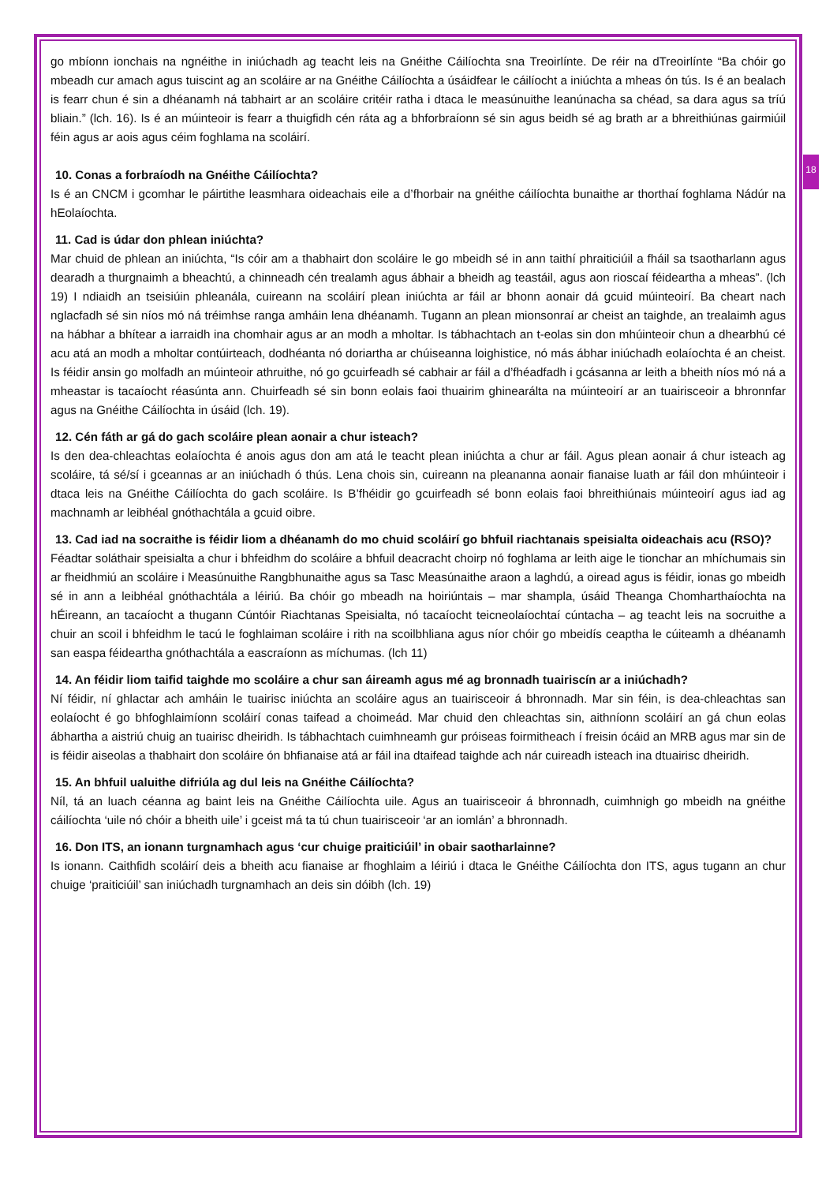18
go mbíonn ionchais na ngnéithe in iniúchadh ag teacht leis na Gnéithe Cáilíochta sna Treoirlínte. De réir na dTreoirlínte “Ba chóir go mbeadh cur amach agus tuiscint ag an scoláire ar na Gnéithe Cáilíochta a úsáidfear le cáilíocht a iniúchta a mheas ón tús. Is é an bealach is fearr chun é sin a dhéanamh ná tabhairt ar an scoláire critéir ratha i dtaca le measúnuithe leanúnacha sa chéad, sa dara agus sa tríú bliain.” (lch. 16). Is é an múinteoir is fearr a thuigfidh cén ráta ag a bhforbraíonn sé sin agus beidh sé ag brath ar a bhreithiúnas gairmiúil féin agus ar aois agus céim foghlama na scoláirí.
10. Conas a forbraíodh na Gnéithe Cáilíochta?
Is é an CNCM i gcomhar le páirtithe leasmhara oideachais eile a d’fhorbair na gnéithe cáilíochta bunaithe ar thorthaí foghlama Nádúr na hEolaíochta.
11. Cad is údar don phlean iniúchta?
Mar chuid de phlean an iniúchta, “Is cóir am a thabhairt don scoláire le go mbeidh sé in ann taithí phraiticiúil a fháil sa tsaotharlann agus dearadh a thurgnaimh a bheachtú, a chinneadh cén trealamh agus ábhair a bheidh ag teastáil, agus aon rioscaí féideartha a mheas”. (lch 19) I ndiaidh an tseisiúin phleanála, cuireann na scoláirí plean iniúchta ar fáil ar bhonn aonair dá gcuid múinteoirí. Ba cheart nach nglacfadh sé sin níos mó ná tréimhse ranga amháin lena dhéanamh. Tugann an plean mionsonraí ar cheist an taighde, an trealaimh agus na hábhar a bhítear a iarraidh ina chomhair agus ar an modh a mholtar. Is tábhachtach an t-eolas sin don mhúinteoir chun a dhearbhú cé acu atá an modh a mholtar contúirteach, dodhéanta nó doriartha ar chúiseanna loighistice, nó más ábhar iniúchadh eolaíochta é an cheist. Is féidir ansin go molfadh an múinteoir athruithe, nó go gcuirfeadh sé cabhair ar fáil a d’fhéadfadh i gcásanna ar leith a bheith níos mó ná a mheastar is tacaíocht réasúnta ann. Chuirfeadh sé sin bonn eolais faoi thuairim ghinearálta na múinteoirí ar an tuairisceoir a bhronnfar agus na Gnéithe Cáilíochta in úsáid (lch. 19).
12. Cén fáth ar gá do gach scoláire plean aonair a chur isteach?
Is den dea-chleachtas eolaíochta é anois agus don am atá le teacht plean iniúchta a chur ar fáil. Agus plean aonair á chur isteach ag scoláire, tá sé/sí i gceannas ar an iniúchadh ó thús. Lena chois sin, cuireann na pleananna aonair fianaise luath ar fáil don mhúinteoir i dtaca leis na Gnéithe Cáilíochta do gach scoláire. Is B’fhéidir go gcuirfeadh sé bonn eolais faoi bhreithiúnais múinteoirí agus iad ag machnamh ar leibhéal gnóthachtála a gcuid oibre.
13. Cad iad na socraithe is féidir liom a dhéanamh do mo chuid scoláirí go bhfuil riachtanais speisialta oideachais acu (RSO)?
Féadtar soláthair speisialta a chur i bhfeidhm do scoláire a bhfuil deacracht choirp nó foghlama ar leith aige le tionchar an mhíchumais sin ar fheidhmiú an scoláire i Measúnuithe Rangbhunaithe agus sa Tasc Measúnaithe araon a laghdú, a oiread agus is féidir, ionas go mbeidh sé in ann a leibhéal gnóthachtála a léiriú. Ba chóir go mbeadh na hoiriúntais – mar shampla, úsáid Theanga Chomharthaíochta na hÉireann, an tacaíocht a thugann Cúntóir Riachtanas Speisialta, nó tacaíocht teicneolaíochtaí cúntacha – ag teacht leis na socruithe a chuir an scoil i bhfeidhm le tacú le foghlaiman scoláire i rith na scoilbhliana agus níor chóir go mbeidís ceaptha le cúiteamh a dhéanamh san easpa féideartha gnóthachtála a eascraíonn as míchumas. (lch 11)
14. An féidir liom taifid taighde mo scoláire a chur san áireamh agus mé ag bronnadh tuairiscín ar a iniúchadh?
Ní féidir, ní ghlactar ach amháin le tuairisc iniúchta an scoláire agus an tuairisceoir á bhronnadh. Mar sin féin, is dea-chleachtas san eolaíocht é go bhfoghlaimíonn scoláirí conas taifead a choimeád. Mar chuid den chleachtas sin, aithníonn scoláirí an gá chun eolas ábhartha a aistriú chuig an tuairisc dheiridh. Is tábhachtach cuimhneamh gur próiseas foirmitheach í freisin ócáid an MRB agus mar sin de is féidir aiseolas a thabhairt don scoláire ón bhfianaise atá ar fáil ina dtaifead taighde ach nár cuireadh isteach ina dtuairisc dheiridh.
15. An bhfuil ualuithe difriúla ag dul leis na Gnéithe Cáilíochta?
Níl, tá an luach céanna ag baint leis na Gnéithe Cáilíochta uile. Agus an tuairisceoir á bhronnadh, cuimhnigh go mbeidh na gnéithe cáilíochta ‘uile nó chóir a bheith uile’ i gceist má ta tú chun tuairisceoir ‘ar an iomlán’ a bhronnadh.
16. Don ITS, an ionann turgnamhach agus ‘cur chuige praiticiúil’ in obair saotharlainne?
Is ionann. Caithfidh scoláirí deis a bheith acu fianaise ar fhoghlaim a léiriú i dtaca le Gnéithe Cáilíochta don ITS, agus tugann an chur chuige ‘praiticiúil’ san iniúchadh turgnamhach an deis sin dóibh (lch. 19)